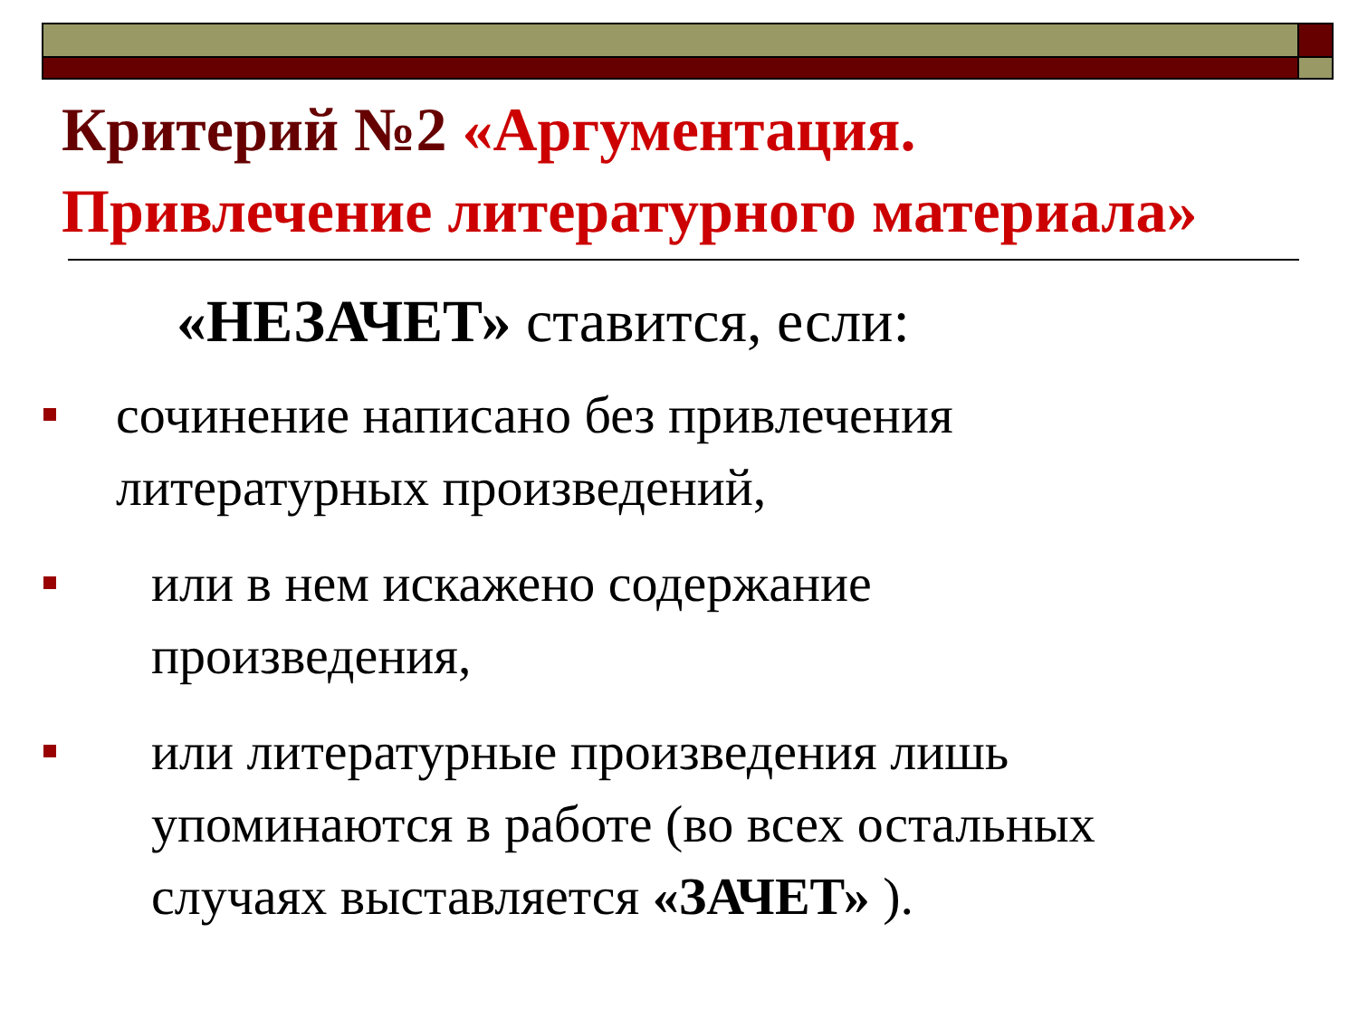Критерий №2 «Аргументация.
Привлечение литературного материала»
«НЕЗАЧЕТ» ставится, если:
сочинение написано без привлечения
литературных произведений,
или в нем искажено содержание
произведения,
или литературные произведения лишь
упоминаются в работе (во всех остальных
случаях выставляется «ЗАЧЕТ» ).